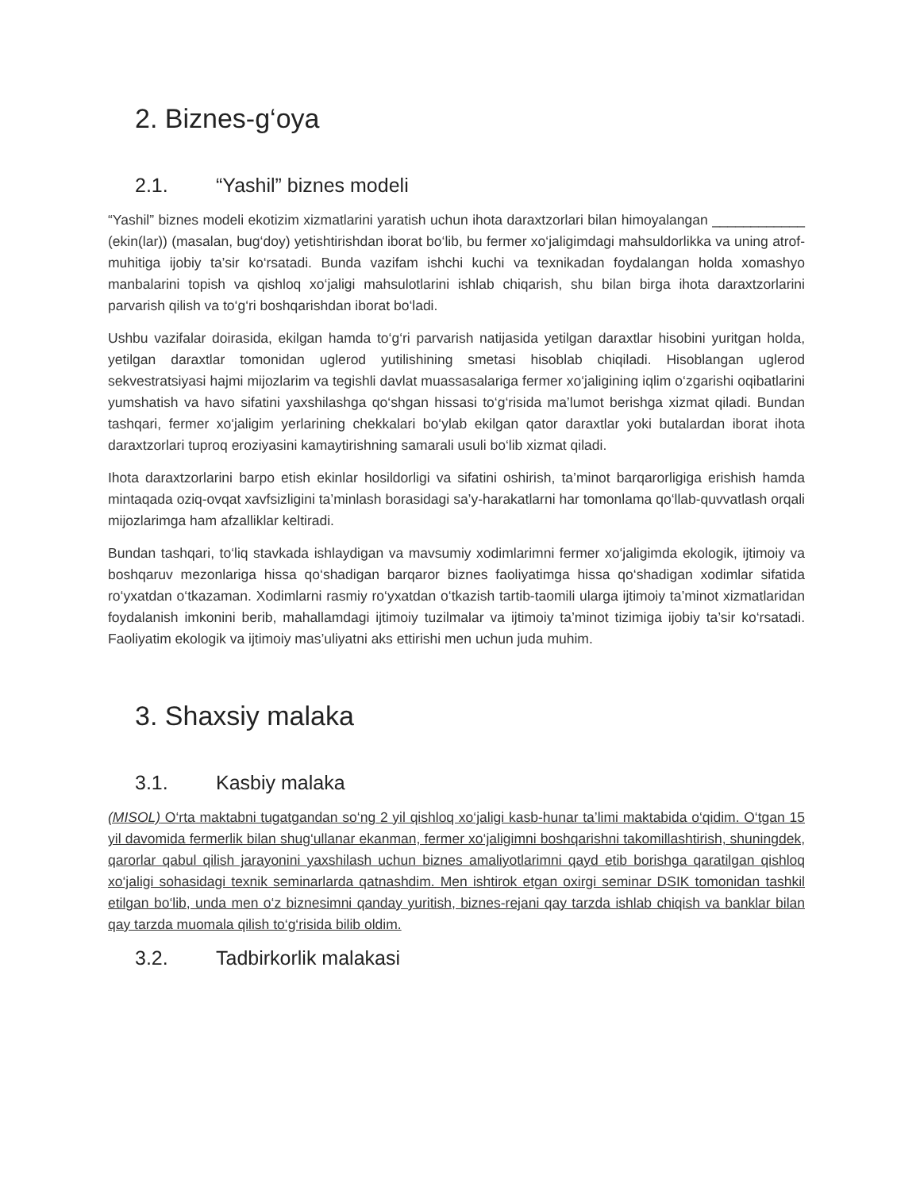2. Biznes-g‘oya
2.1. “Yashil” biznes modeli
“Yashil” biznes modeli ekotizim xizmatlarini yaratish uchun ihota daraxtzorlari bilan himoyalangan ____________ (ekin(lar)) (masalan, bug‘doy) yetishtirishdan iborat bo‘lib, bu fermer xo‘jaligimdagi mahsuldorlikka va uning atrof-muhitiga ijobiy ta’sir ko‘rsatadi. Bunda vazifam ishchi kuchi va texnikadan foydalangan holda xomashyo manbalarini topish va qishloq xo‘jaligi mahsulotlarini ishlab chiqarish, shu bilan birga ihota daraxtzorlarini parvarish qilish va to‘g‘ri boshqarishdan iborat bo‘ladi.
Ushbu vazifalar doirasida, ekilgan hamda to‘g‘ri parvarish natijasida yetilgan daraxtlar hisobini yuritgan holda, yetilgan daraxtlar tomonidan uglerod yutilishining smetasi hisoblab chiqiladi. Hisoblangan uglerod sekvestratsiyasi hajmi mijozlarim va tegishli davlat muassasalariga fermer xo‘jaligining iqlim o‘zgarishi oqibatlarini yumshatish va havo sifatini yaxshilashga qo‘shgan hissasi to‘g‘risida ma’lumot berishga xizmat qiladi. Bundan tashqari, fermer xo‘jaligim yerlarining chekkalari bo‘ylab ekilgan qator daraxtlar yoki butalardan iborat ihota daraxtzorlari tuproq eroziyasini kamaytirishning samarali usuli bo‘lib xizmat qiladi.
Ihota daraxtzorlarini barpo etish ekinlar hosildorligi va sifatini oshirish, ta’minot barqarorligiga erishish hamda mintaqada oziq-ovqat xavfsizligini ta’minlash borasidagi sa’y-harakatlarni har tomonlama qo‘llab-quvvatlash orqali mijozlarimga ham afzalliklar keltiradi.
Bundan tashqari, to‘liq stavkada ishlaydigan va mavsumiy xodimlarimni fermer xo‘jaligimda ekologik, ijtimoiy va boshqaruv mezonlariga hissa qo‘shadigan barqaror biznes faoliyatimga hissa qo‘shadigan xodimlar sifatida ro‘yxatdan o‘tkazaman. Xodimlarni rasmiy ro‘yxatdan o‘tkazish tartib-taomili ularga ijtimoiy ta’minot xizmatlaridan foydalanish imkonini berib, mahallamdagi ijtimoiy tuzilmalar va ijtimoiy ta’minot tizimiga ijobiy ta’sir ko‘rsatadi. Faoliyatim ekologik va ijtimoiy mas’uliyatni aks ettirishi men uchun juda muhim.
3. Shaxsiy malaka
3.1. Kasbiy malaka
(MISOL) O‘rta maktabni tugatgandan so‘ng 2 yil qishloq xo‘jaligi kasb-hunar ta’limi maktabida o‘qidim. O‘tgan 15 yil davomida fermerlik bilan shug‘ullanar ekanman, fermer xo‘jaligimni boshqarishni takomillashtirish, shuningdek, qarorlar qabul qilish jarayonini yaxshilash uchun biznes amaliyotlarimni qayd etib borishga qaratilgan qishloq xo‘jaligi sohasidagi texnik seminarlarda qatnashdim. Men ishtirok etgan oxirgi seminar DSIK tomonidan tashkil etilgan bo‘lib, unda men o‘z biznesimni qanday yuritish, biznes-rejani qay tarzda ishlab chiqish va banklar bilan qay tarzda muomala qilish to‘g‘risida bilib oldim.
3.2. Tadbirkorlik malakasi